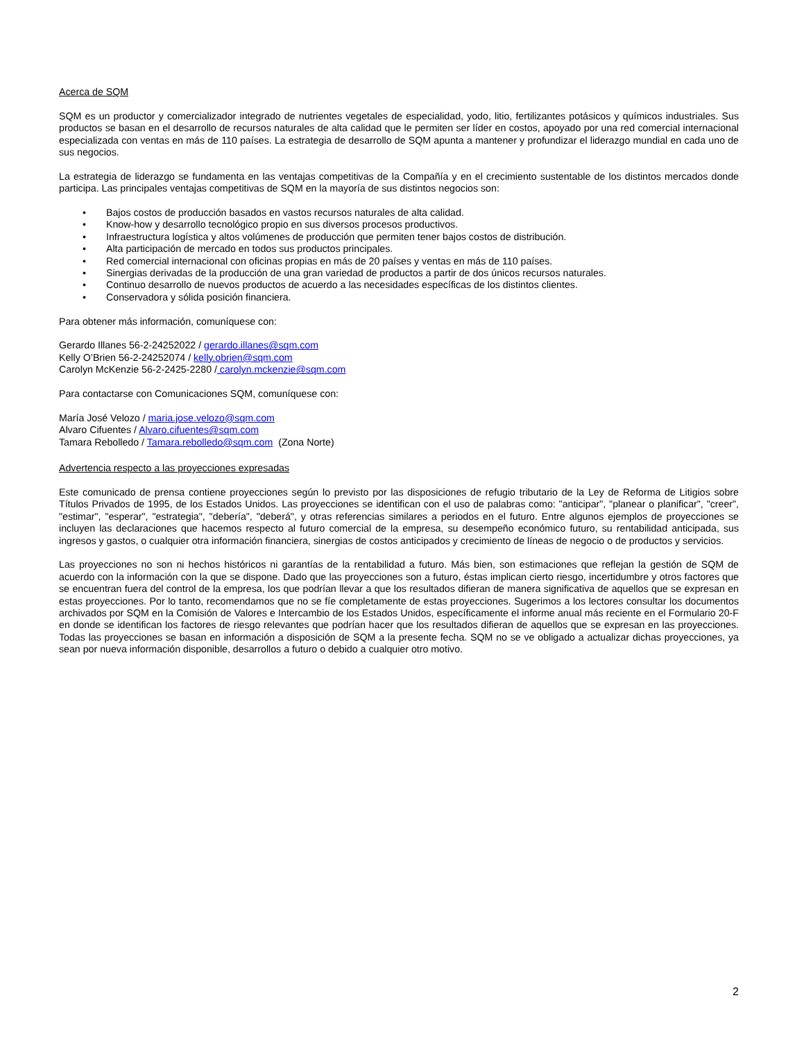Acerca de SQM
SQM es un productor y comercializador integrado de nutrientes vegetales de especialidad, yodo, litio, fertilizantes potásicos y químicos industriales. Sus productos se basan en el desarrollo de recursos naturales de alta calidad que le permiten ser líder en costos, apoyado por una red comercial internacional especializada con ventas en más de 110 países. La estrategia de desarrollo de SQM apunta a mantener y profundizar el liderazgo mundial en cada uno de sus negocios.
La estrategia de liderazgo se fundamenta en las ventajas competitivas de la Compañía y en el crecimiento sustentable de los distintos mercados donde participa. Las principales ventajas competitivas de SQM en la mayoría de sus distintos negocios son:
• Bajos costos de producción basados en vastos recursos naturales de alta calidad.
• Know-how y desarrollo tecnológico propio en sus diversos procesos productivos.
• Infraestructura logística y altos volúmenes de producción que permiten tener bajos costos de distribución.
• Alta participación de mercado en todos sus productos principales.
• Red comercial internacional con oficinas propias en más de 20 países y ventas en más de 110 países.
• Sinergias derivadas de la producción de una gran variedad de productos a partir de dos únicos recursos naturales.
• Continuo desarrollo de nuevos productos de acuerdo a las necesidades específicas de los distintos clientes.
• Conservadora y sólida posición financiera.
Para obtener más información, comuníquese con:
Gerardo Illanes 56-2-24252022 / gerardo.illanes@sqm.com
Kelly O’Brien 56-2-24252074 / kelly.obrien@sqm.com
Carolyn McKenzie 56-2-2425-2280 / carolyn.mckenzie@sqm.com
Para contactarse con Comunicaciones SQM, comuníquese con:
María José Velozo / maria.jose.velozo@sqm.com
Alvaro Cifuentes / Alvaro.cifuentes@sqm.com
Tamara Rebolledo / Tamara.rebolledo@sqm.com (Zona Norte)
Advertencia respecto a las proyecciones expresadas
Este comunicado de prensa contiene proyecciones según lo previsto por las disposiciones de refugio tributario de la Ley de Reforma de Litigios sobre Títulos Privados de 1995, de los Estados Unidos. Las proyecciones se identifican con el uso de palabras como: "anticipar", "planear o planificar", "creer", "estimar", "esperar", "estrategia", "debería", "deberá", y otras referencias similares a periodos en el futuro. Entre algunos ejemplos de proyecciones se incluyen las declaraciones que hacemos respecto al futuro comercial de la empresa, su desempeño económico futuro, su rentabilidad anticipada, sus ingresos y gastos, o cualquier otra información financiera, sinergias de costos anticipados y crecimiento de líneas de negocio o de productos y servicios.
Las proyecciones no son ni hechos históricos ni garantías de la rentabilidad a futuro. Más bien, son estimaciones que reflejan la gestión de SQM de acuerdo con la información con la que se dispone. Dado que las proyecciones son a futuro, éstas implican cierto riesgo, incertidumbre y otros factores que se encuentran fuera del control de la empresa, los que podrían llevar a que los resultados difieran de manera significativa de aquellos que se expresan en estas proyecciones. Por lo tanto, recomendamos que no se fíe completamente de estas proyecciones. Sugerimos a los lectores consultar los documentos archivados por SQM en la Comisión de Valores e Intercambio de los Estados Unidos, específicamente el informe anual más reciente en el Formulario 20-F en donde se identifican los factores de riesgo relevantes que podrían hacer que los resultados difieran de aquellos que se expresan en las proyecciones. Todas las proyecciones se basan en información a disposición de SQM a la presente fecha. SQM no se ve obligado a actualizar dichas proyecciones, ya sean por nueva información disponible, desarrollos a futuro o debido a cualquier otro motivo.
2